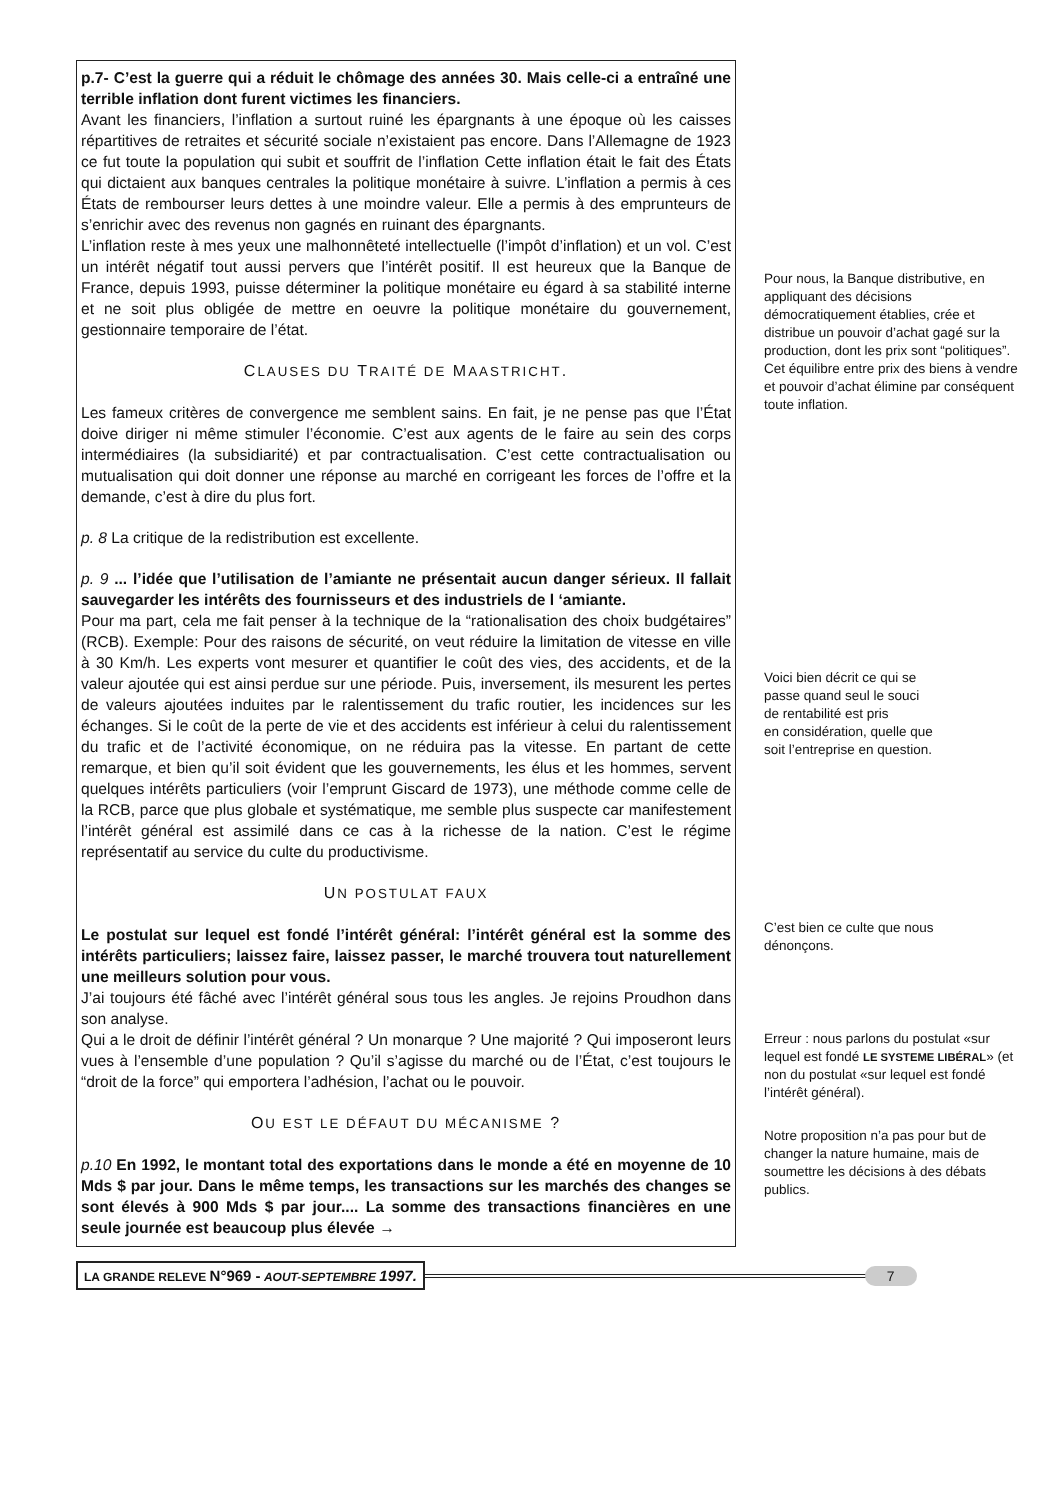p.7- C’est la guerre qui a réduit le chômage des années 30. Mais celle-ci a entraîné une terrible inflation dont furent victimes les financiers.
Avant les financiers, l’inflation a surtout ruiné les épargnants à une époque où les caisses répartitives de retraites et sécurité sociale n’existaient pas encore. Dans l’Allemagne de 1923 ce fut toute la population qui subit et souffrit de l’inflation Cette inflation était le fait des États qui dictaient aux banques centrales la politique monétaire à suivre. L’inflation a permis à ces États de rembourser leurs dettes à une moindre valeur. Elle a permis à des emprunteurs de s’enrichir avec des revenus non gagnés en ruinant des épargnants.
L’inflation reste à mes yeux une malhonnêteté intellectuelle (l’impôt d’inflation) et un vol. C’est un intérêt négatif tout aussi pervers que l’intérêt positif. Il est heureux que la Banque de France, depuis 1993, puisse déterminer la politique monétaire eu égard à sa stabilité interne et ne soit plus obligée de mettre en oeuvre la politique monétaire du gouvernement, gestionnaire temporaire de l’état.
CLAUSES DU TRAITÉ DE MAASTRICHT.
Les fameux critères de convergence me semblent sains. En fait, je ne pense pas que l’État doive diriger ni même stimuler l’économie. C’est aux agents de le faire au sein des corps intermédiaires (la subsidiarité) et par contractualisation. C’est cette contractualisation ou mutualisation qui doit donner une réponse au marché en corrigeant les forces de l’offre et la demande, c’est à dire du plus fort.
p. 8 La critique de la redistribution est excellente.
p. 9 ... l’idée que l’utilisation de l’amiante ne présentait aucun danger sérieux. Il fallait sauvegarder les intérêts des fournisseurs et des industriels de l ‘amiante.
Pour ma part, cela me fait penser à la technique de la “rationalisation des choix budgétaires” (RCB). Exemple: Pour des raisons de sécurité, on veut réduire la limitation de vitesse en ville à 30 Km/h. Les experts vont mesurer et quantifier le coût des vies, des accidents, et de la valeur ajoutée qui est ainsi perdue sur une période. Puis, inversement, ils mesurent les pertes de valeurs ajoutées induites par le ralentissement du trafic routier, les incidences sur les échanges. Si le coût de la perte de vie et des accidents est inférieur à celui du ralentissement du trafic et de l’activité économique, on ne réduira pas la vitesse. En partant de cette remarque, et bien qu’il soit évident que les gouvernements, les élus et les hommes, servent quelques intérêts particuliers (voir l’emprunt Giscard de 1973), une méthode comme celle de la RCB, parce que plus globale et systématique, me semble plus suspecte car manifestement l’intérêt général est assimilé dans ce cas à la richesse de la nation. C’est le régime représentatif au service du culte du productivisme.
UN POSTULAT FAUX
Le postulat sur lequel est fondé l’intérêt général: l’intérêt général est la somme des intérêts particuliers; laissez faire, laissez passer, le marché trouvera tout naturellement une meilleurs solution pour vous.
J’ai toujours été fâché avec l’intérêt général sous tous les angles. Je rejoins Proudhon dans son analyse.
Qui a le droit de définir l’intérêt général ? Un monarque ? Une majorité ? Qui imposeront leurs vues à l’ensemble d’une population ? Qu’il s’agisse du marché ou de l’État, c’est toujours le “droit de la force” qui emportera l’adhésion, l’achat ou le pouvoir.
OU EST LE DÉFAUT DU MÉCANISME ?
p.10 En 1992, le montant total des exportations dans le monde a été en moyenne de 10 Mds $ par jour. Dans le même temps, les transactions sur les marchés des changes se sont élevés à 900 Mds $ par jour.... La somme des transactions financières en une seule journée est beaucoup plus élevée →
Pour nous, la Banque distributive, en appliquant des décisions démocratiquement établies, crée et distribue un pouvoir d’achat gagé sur la production, dont les prix sont “politiques”. Cet équilibre entre prix des biens à vendre et pouvoir d’achat élimine par conséquent toute inflation.
Voici bien décrit ce qui se
passe quand seul le souci
de rentabilité est pris
en considération, quelle que
soit l’entreprise en question.
C’est bien ce culte que nous
dénonçons.
Erreur : nous parlons du postulat «sur lequel est fondé LE SYSTEME LIBÉRAL» (et non du postulat «sur lequel est fondé l’intérêt général).
Notre proposition n’a pas pour but de changer la nature humaine, mais de soumettre les décisions à des débats publics.
LA GRANDE RELEVE N°969 - AOUT-SEPTEMBRE 1997.
7